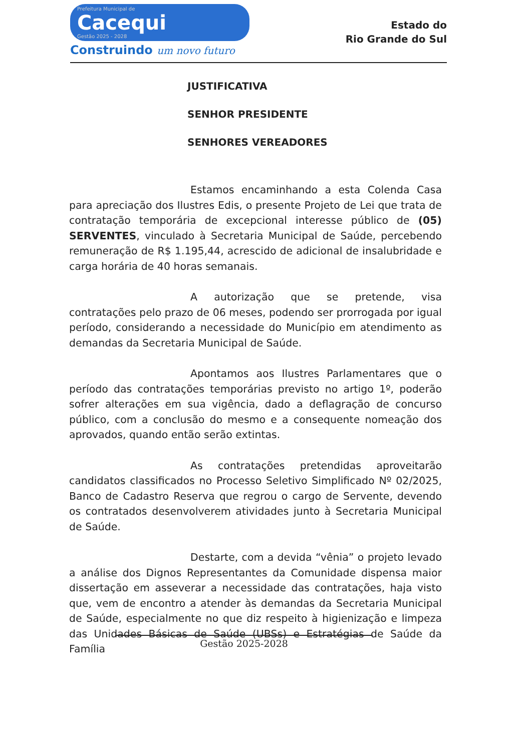Prefeitura Municipal de
Cacequi
Gestão 2025 - 2028
Construindo um novo futuro
Estado do
Rio Grande do Sul
JUSTIFICATIVA
SENHOR PRESIDENTE
SENHORES VEREADORES
Estamos encaminhando a esta Colenda Casa para apreciação dos Ilustres Edis, o presente Projeto de Lei que trata de contratação temporária de excepcional interesse público de (05) SERVENTES, vinculado à Secretaria Municipal de Saúde, percebendo remuneração de R$ 1.195,44, acrescido de adicional de insalubridade e carga horária de 40 horas semanais.
A autorização que se pretende, visa contratações pelo prazo de 06 meses, podendo ser prorrogada por igual período, considerando a necessidade do Município em atendimento as demandas da Secretaria Municipal de Saúde.
Apontamos aos Ilustres Parlamentares que o período das contratações temporárias previsto no artigo 1º, poderão sofrer alterações em sua vigência, dado a deflagração de concurso público, com a conclusão do mesmo e a consequente nomeação dos aprovados, quando então serão extintas.
As contratações pretendidas aproveitarão candidatos classificados no Processo Seletivo Simplificado Nº 02/2025, Banco de Cadastro Reserva que regrou o cargo de Servente, devendo os contratados desenvolverem atividades junto à Secretaria Municipal de Saúde.
Destarte, com a devida “vênia” o projeto levado a análise dos Dignos Representantes da Comunidade dispensa maior dissertação em asseverar a necessidade das contratações, haja visto que, vem de encontro a atender às demandas da Secretaria Municipal de Saúde, especialmente no que diz respeito à higienização e limpeza das Unidades Básicas de Saúde (UBSs) e Estratégias de Saúde da Família
Gestão 2025-2028